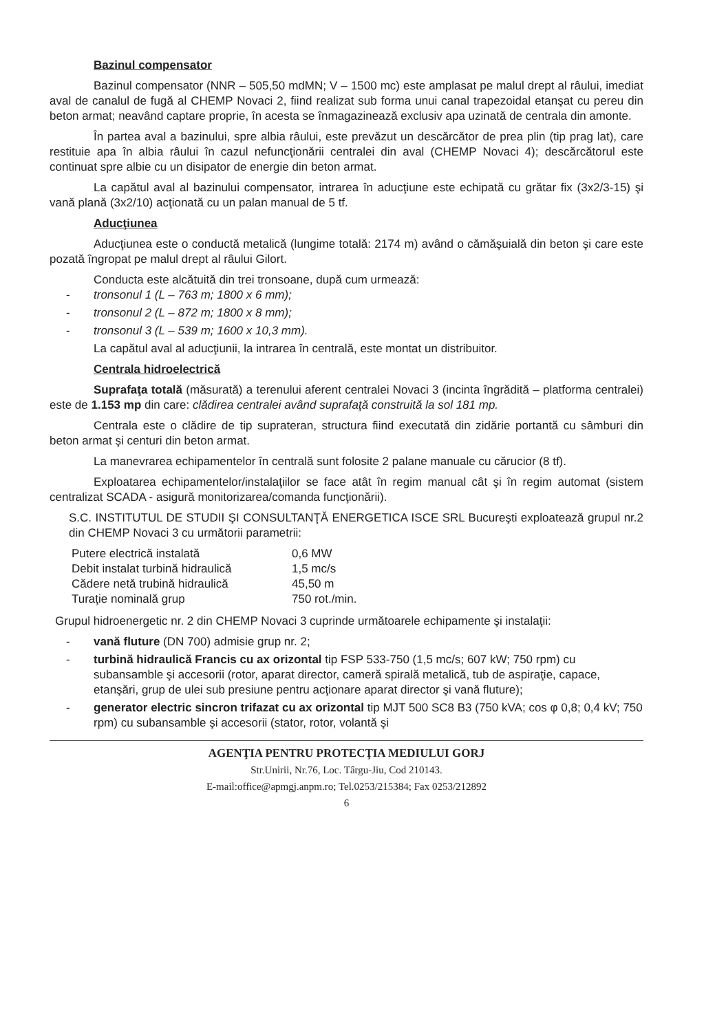Bazinul compensator
Bazinul compensator (NNR – 505,50 mdMN; V – 1500 mc) este amplasat pe malul drept al râului, imediat aval de canalul de fugă al CHEMP Novaci 2, fiind realizat sub forma unui canal trapezoidal etanşat cu pereu din beton armat; neavând captare proprie, în acesta se înmagazinează exclusiv apa uzinată de centrala din amonte.
În partea aval a bazinului, spre albia râului, este prevăzut un descărcător de prea plin (tip prag lat), care restituie apa în albia râului în cazul nefuncţionării centralei din aval (CHEMP Novaci 4); descărcătorul este continuat spre albie cu un disipator de energie din beton armat.
La capătul aval al bazinului compensator, intrarea în aducţiune este echipată cu grătar fix (3x2/3-15) şi vană plană (3x2/10) acţionată cu un palan manual de 5 tf.
Aducţiunea
Aducţiunea este o conductă metalică (lungime totală: 2174 m) având o cămăşuială din beton şi care este pozată îngropat pe malul drept al râului Gilort.
Conducta este alcătuită din trei tronsoane, după cum urmează:
- tronsonul 1 (L – 763 m; 1800 x 6 mm);
- tronsonul 2 (L – 872 m; 1800 x 8 mm);
- tronsonul 3 (L – 539 m; 1600 x 10,3 mm).
La capătul aval al aducţiunii, la intrarea în centrală, este montat un distribuitor.
Centrala hidroelectrică
Suprafaţa totală (măsurată) a terenului aferent centralei Novaci 3 (incinta îngrădită – platforma centralei) este de 1.153 mp din care: clădirea centralei având suprafaţă construită la sol 181 mp.
Centrala este o clădire de tip suprateran, structura fiind executată din zidărie portantă cu sâmburi din beton armat şi centuri din beton armat.
La manevrarea echipamentelor în centrală sunt folosite 2 palane manuale cu cărucior (8 tf).
Exploatarea echipamentelor/instalaţiilor se face atât în regim manual cât şi în regim automat (sistem centralizat SCADA - asigură monitorizarea/comanda funcţionării).
S.C. INSTITUTUL DE STUDII ŞI CONSULTANŢĂ ENERGETICA ISCE SRL Bucureşti exploatează grupul nr.2 din CHEMP Novaci 3 cu următorii parametrii:
Putere electrică instalată 0,6 MW
Debit instalat turbină hidraulică 1,5 mc/s
Cădere netă trubină hidraulică 45,50 m
Turaţie nominală grup 750 rot./min.
Grupul hidroenergetic nr. 2 din CHEMP Novaci 3 cuprinde următoarele echipamente şi instalaţii:
- vană fluture (DN 700) admisie grup nr. 2;
- turbină hidraulică Francis cu ax orizontal tip FSP 533-750 (1,5 mc/s; 607 kW; 750 rpm) cu subansamble şi accesorii (rotor, aparat director, cameră spirală metalică, tub de aspiraţie, capace, etanşări, grup de ulei sub presiune pentru acţionare aparat director şi vană fluture);
- generator electric sincron trifazat cu ax orizontal tip MJT 500 SC8 B3 (750 kVA; cos φ 0,8; 0,4 kV; 750 rpm) cu subansamble şi accesorii (stator, rotor, volantă şi
AGENŢIA PENTRU PROTECŢIA MEDIULUI GORJ
Str.Unirii, Nr.76, Loc. Târgu-Jiu, Cod 210143.
E-mail:office@apmgj.anpm.ro; Tel.0253/215384; Fax 0253/212892
6